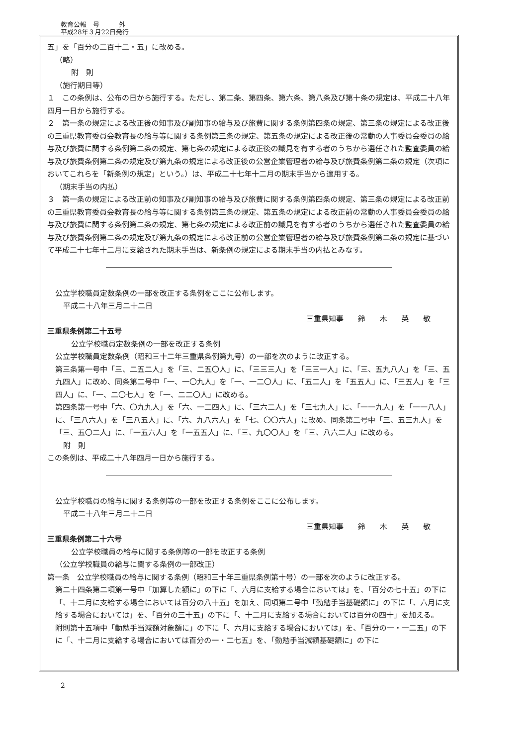教育公報　号　　　外
平成28年３月22日発行
五」を「百分の二百十二・五」に改める。
（略）
附　則
（施行期日等）
１　この条例は、公布の日から施行する。ただし、第二条、第四条、第六条、第八条及び第十条の規定は、平成二十八年四月一日から施行する。
２　第一条の規定による改正後の知事及び副知事の給与及び旅費に関する条例第四条の規定、第三条の規定による改正後の三重県教育委員会教育長の給与等に関する条例第三条の規定、第五条の規定による改正後の常勤の人事委員会委員の給与及び旅費に関する条例第二条の規定、第七条の規定による改正後の識見を有する者のうちから選任された監査委員の給与及び旅費条例第二条の規定及び第九条の規定による改正後の公営企業管理者の給与及び旅費条例第二条の規定（次項においてこれらを「新条例の規定」という。）は、平成二十七年十二月の期末手当から適用する。
（期末手当の内払）
３　第一条の規定による改正前の知事及び副知事の給与及び旅費に関する条例第四条の規定、第三条の規定による改正前の三重県教育委員会教育長の給与等に関する条例第三条の規定、第五条の規定による改正前の常勤の人事委員会委員の給与及び旅費に関する条例第二条の規定、第七条の規定による改正前の識見を有する者のうちから選任された監査委員の給与及び旅費条例第二条の規定及び第九条の規定による改正前の公営企業管理者の給与及び旅費条例第二条の規定に基づいて平成二十七年十二月に支給された期末手当は、新条例の規定による期末手当の内払とみなす。
公立学校職員定数条例の一部を改正する条例をここに公布します。
平成二十八年三月二十二日
三重県知事 鈴 木 英 敬
三重県条例第二十五号
公立学校職員定数条例の一部を改正する条例
公立学校職員定数条例（昭和三十二年三重県条例第九号）の一部を次のように改正する。
第三条第一号中「三、二五二人」を「三、二五〇人」に、「三三三人」を「三三一人」に、「三、五九八人」を「三、五九四人」に改め、同条第二号中「一、一〇九人」を「一、一二〇人」に、「五二人」を「五五人」に、「三五人」を「三四人」に、「一、二〇七人」を「一、二二〇人」に改める。
第四条第一号中「六、〇九九人」を「六、一二四人」に、「三六二人」を「三七九人」に、「一一九人」を「一一八人」に、「三八六人」を「三八五人」に、「六、九八六人」を「七、〇〇六人」に改め、同条第二号中「三、五三九人」を「三、五〇二人」に、「一五六人」を「一五五人」に、「三、九〇〇人」を「三、八六二人」に改める。
附　則
この条例は、平成二十八年四月一日から施行する。
公立学校職員の給与に関する条例等の一部を改正する条例をここに公布します。
平成二十八年三月二十二日
三重県知事 鈴 木 英 敬
三重県条例第二十六号
公立学校職員の給与に関する条例等の一部を改正する条例
（公立学校職員の給与に関する条例の一部改正）
第一条　公立学校職員の給与に関する条例（昭和三十年三重県条例第十号）の一部を次のように改正する。
第二十四条第二項第一号中「加算した額に」の下に「、六月に支給する場合においては」を、「百分の七十五」の下に「、十二月に支給する場合においては百分の八十五」を加え、同項第二号中「勤勉手当基礎額に」の下に「、六月に支給する場合においては」を、「百分の三十五」の下に「、十二月に支給する場合においては百分の四十」を加える。
附則第十五項中「勤勉手当減額対象額に」の下に「、六月に支給する場合においては」を、「百分の一・一二五」の下に「、十二月に支給する場合においては百分の一・二七五」を、「勤勉手当減額基礎額に」の下に
2